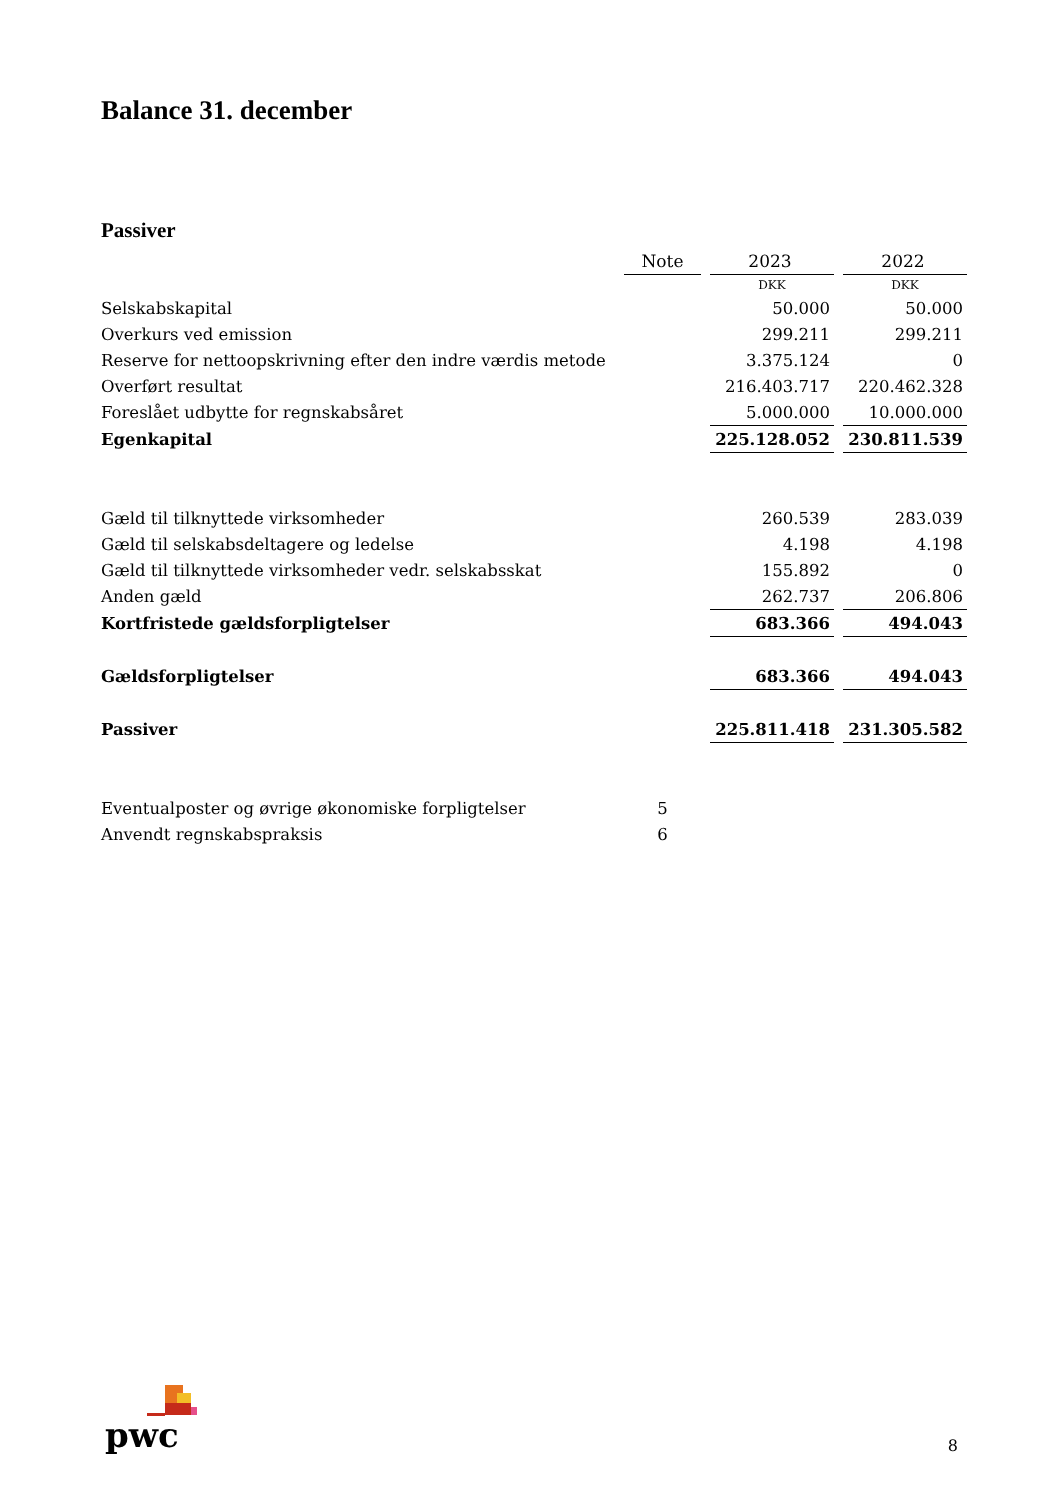Balance 31. december
Passiver
| | Note | | 2023 | | 2022 |
| | | | DKK | | DKK |
| Selskabskapital | | | 50.000 | | 50.000 |
| Overkurs ved emission | | | 299.211 | | 299.211 |
| Reserve for nettoopskrivning efter den indre værdis metode | | | 3.375.124 | | 0 |
| Overført resultat | | | 216.403.717 | | 220.462.328 |
| Foreslået udbytte for regnskabsåret | | | 5.000.000 | | 10.000.000 |
| Egenkapital | | | 225.128.052 | | 230.811.539 |
| Gæld til tilknyttede virksomheder | | | 260.539 | | 283.039 |
| Gæld til selskabsdeltagere og ledelse | | | 4.198 | | 4.198 |
| Gæld til tilknyttede virksomheder vedr. selskabsskat | | | 155.892 | | 0 |
| Anden gæld | | | 262.737 | | 206.806 |
| Kortfristede gældsforpligtelser | | | 683.366 | | 494.043 |
| Gældsforpligtelser | | | 683.366 | | 494.043 |
| Passiver | | | 225.811.418 | | 231.305.582 |
| Eventualposter og øvrige økonomiske forpligtelser | 5 | | | | |
| Anvendt regnskabspraksis | 6 | | | | |
pwc
8